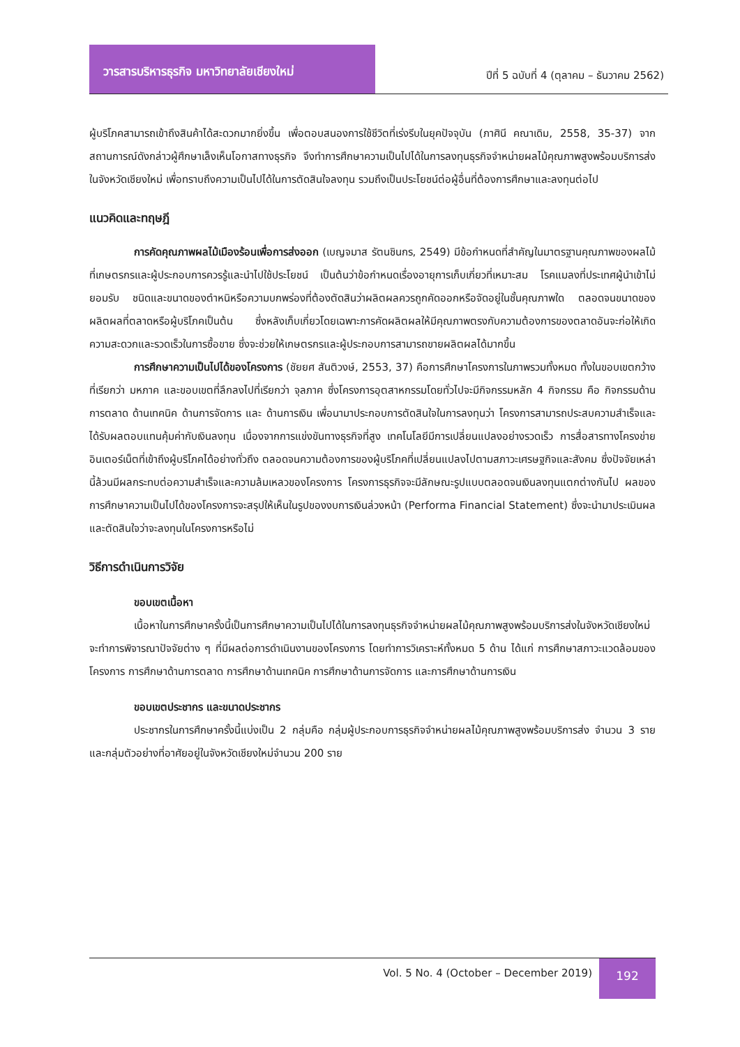วารสารบริหารธุรกิจ มหาวิทยาลัยเชียงใหม่
ปีที่ 5 ฉบับที่ 4 (ตุลาคม – ธันวาคม 2562)
ผู้บริโภคสามารถเข้าถึงสินค้าได้สะดวกมากยิ่งขึ้น เพื่อตอบสนองการใช้ชีวิตที่เร่งรีบในยุคปัจจุบัน (ภาศินี คณาเดิม, 2558, 35-37) จากสถานการณ์ดังกล่าวผู้ศึกษาเล็งเห็นโอกาสทางธุรกิจ จึงทำการศึกษาความเป็นไปได้ในการลงทุนธุรกิจจำหน่ายผลไม้คุณภาพสูงพร้อมบริการส่งในจังหวัดเชียงใหม่ เพื่อทราบถึงความเป็นไปได้ในการตัดสินใจลงทุน รวมถึงเป็นประโยชน์ต่อผู้อื่นที่ต้องการศึกษาและลงทุนต่อไป
แนวคิดและทฤษฎี
การคัดคุณภาพผลไม้เมืองร้อนเพื่อการส่งออก (เบญจมาส รัตนชินกร, 2549) มีข้อกำหนดที่สำคัญในมาตรฐานคุณภาพของผลไม้ที่เกษตรกรและผู้ประกอบการควรรู้และนำไปใช้ประโยชน์ เป็นต้นว่าข้อกำหนดเรื่องอายุการเก็บเกี่ยวที่เหมาะสม โรคแมลงที่ประเทศผู้นำเข้าไม่ยอมรับ ชนิดและขนาดของตำหนิหรือความบกพร่องที่ต้องตัดสินว่าผลิตผลควรถูกคัดออกหรือจัดอยู่ในชั้นคุณภาพใด ตลอดจนขนาดของผลิตผลที่ตลาดหรือผู้บริโภคเป็นต้น ซึ่งหลังเก็บเกี่ยวโดยเฉพาะการคัดผลิตผลให้มีคุณภาพตรงกับความต้องการของตลาดอันจะก่อให้เกิดความสะดวกและรวดเร็วในการซื้อขาย ซึ่งจะช่วยให้เกษตรกรและผู้ประกอบการสามารถขายผลิตผลได้มากขึ้น
การศึกษาความเป็นไปได้ของโครงการ (ชัยยศ สันติวงษ์, 2553, 37) คือการศึกษาโครงการในภาพรวมทั้งหมด ทั้งในขอบเขตกว้างที่เรียกว่า มหภาค และขอบเขตที่ลึกลงไปที่เรียกว่า จุลภาค ซึ่งโครงการอุตสาหกรรมโดยทั่วไปจะมีกิจกรรมหลัก 4 กิจกรรม คือ กิจกรรมด้านการตลาด ด้านเทคนิค ด้านการจัดการ และ ด้านการเงิน เพื่อนามาประกอบการตัดสินใจในการลงทุนว่า โครงการสามารถประสบความสำเร็จและได้รับผลตอบแทนคุ้มค่ากับเงินลงทุน เนื่องจากการแข่งขันทางธุรกิจที่สูง เทคโนโลยีมีการเปลี่ยนแปลงอย่างรวดเร็ว การสื่อสารทางโครงข่ายอินเตอร์เน็ตที่เข้าถึงผู้บริโภคได้อย่างทั่วถึง ตลอดจนความต้องการของผู้บริโภคที่เปลี่ยนแปลงไปตามสภาวะเศรษฐกิจและสังคม ซึ่งปัจจัยเหล่านี้ล้วนมีผลกระทบต่อความสำเร็จและความล้มเหลวของโครงการ โครงการธุรกิจจะมีลักษณะรูปแบบตลอดจนเงินลงทุนแตกต่างกันไป ผลของการศึกษาความเป็นไปได้ของโครงการจะสรุปให้เห็นในรูปของงบการเงินล่วงหน้า (Performa Financial Statement) ซึ่งจะนำมาประเมินผลและตัดสินใจว่าจะลงทุนในโครงการหรือไม่
วิธีการดำเนินการวิจัย
ขอบเขตเนื้อหา
เนื้อหาในการศึกษาครั้งนี้เป็นการศึกษาความเป็นไปได้ในการลงทุนธุรกิจจำหน่ายผลไม้คุณภาพสูงพร้อมบริการส่งในจังหวัดเชียงใหม่ จะทำการพิจารณาปัจจัยต่าง ๆ ที่มีผลต่อการดำเนินงานของโครงการ โดยทำการวิเคราะห์ทั้งหมด 5 ด้าน ได้แก่ การศึกษาสภาวะแวดล้อมของโครงการ การศึกษาด้านการตลาด การศึกษาด้านเทคนิค การศึกษาด้านการจัดการ และการศึกษาด้านการเงิน
ขอบเขตประชากร และขนาดประชากร
ประชากรในการศึกษาครั้งนี้แบ่งเป็น 2 กลุ่มคือ กลุ่มผู้ประกอบการธุรกิจจำหน่ายผลไม้คุณภาพสูงพร้อมบริการส่ง จำนวน 3 ราย และกลุ่มตัวอย่างที่อาศัยอยู่ในจังหวัดเชียงใหม่จำนวน 200 ราย
Vol. 5 No. 4 (October – December 2019)
192